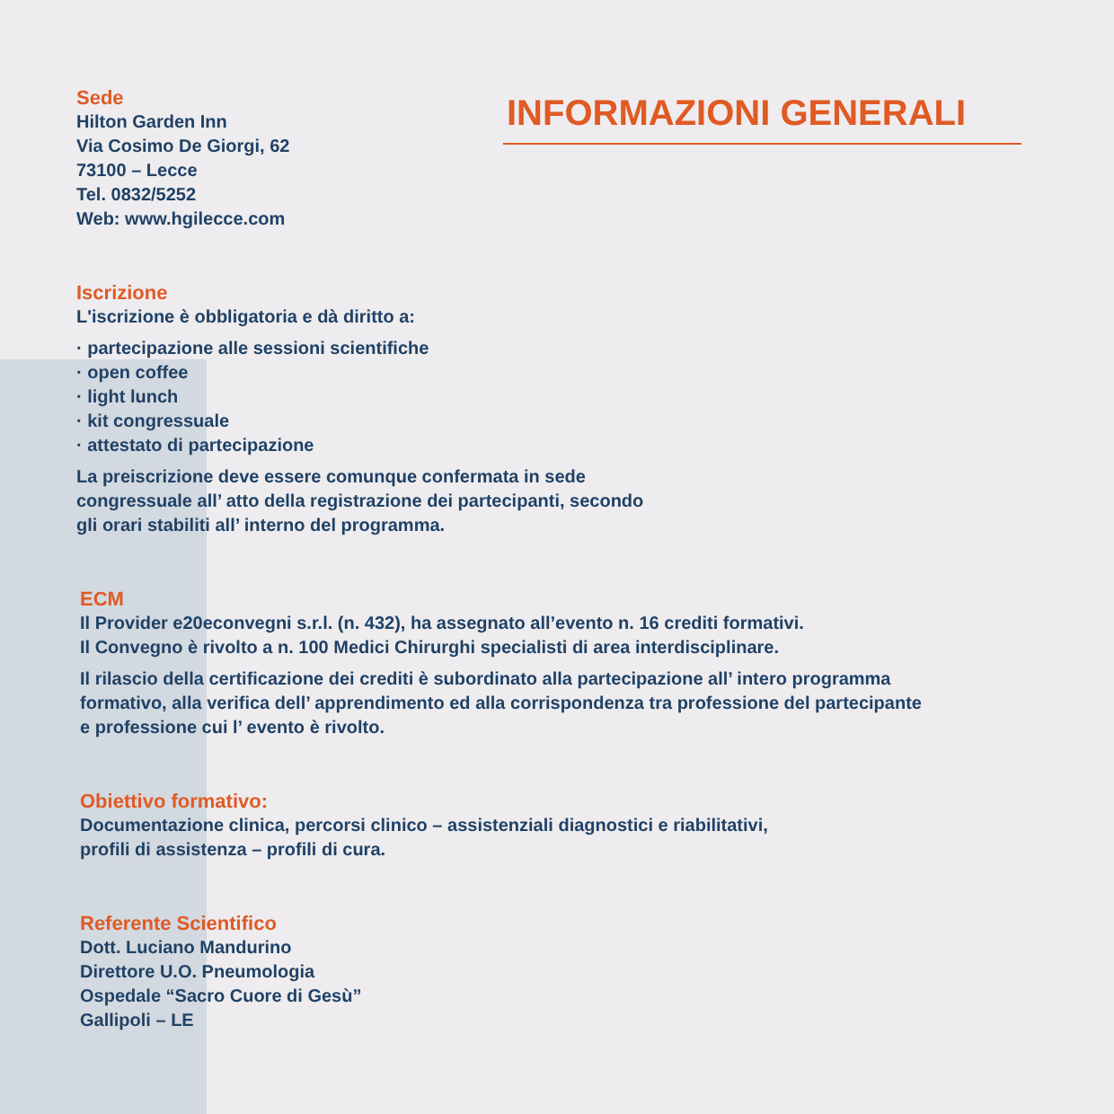Sede
Hilton Garden Inn
Via Cosimo De Giorgi, 62
73100 – Lecce
Tel. 0832/5252
Web: www.hgilecce.com
INFORMAZIONI GENERALI
Iscrizione
L'iscrizione è obbligatoria e dà diritto a:
· partecipazione alle sessioni scientifiche
· open coffee
· light lunch
· kit congressuale
· attestato di partecipazione
La preiscrizione deve essere comunque confermata in sede
congressuale all’ atto della registrazione dei partecipanti, secondo
gli orari stabiliti all’ interno del programma.
ECM
Il Provider e20econvegni s.r.l. (n. 432), ha assegnato all’evento n. 16 crediti formativi.
Il Convegno è rivolto a n. 100 Medici Chirurghi specialisti di area interdisciplinare.
Il rilascio della certificazione dei crediti è subordinato alla partecipazione all’ intero programma
formativo, alla verifica dell’ apprendimento ed alla corrispondenza tra professione del partecipante
e professione cui l’ evento è rivolto.
Obiettivo formativo:
Documentazione clinica, percorsi clinico – assistenziali diagnostici e riabilitativi,
profili di assistenza – profili di cura.
Referente Scientifico
Dott. Luciano Mandurino
Direttore U.O. Pneumologia
Ospedale “Sacro Cuore di Gesù”
Gallipoli – LE